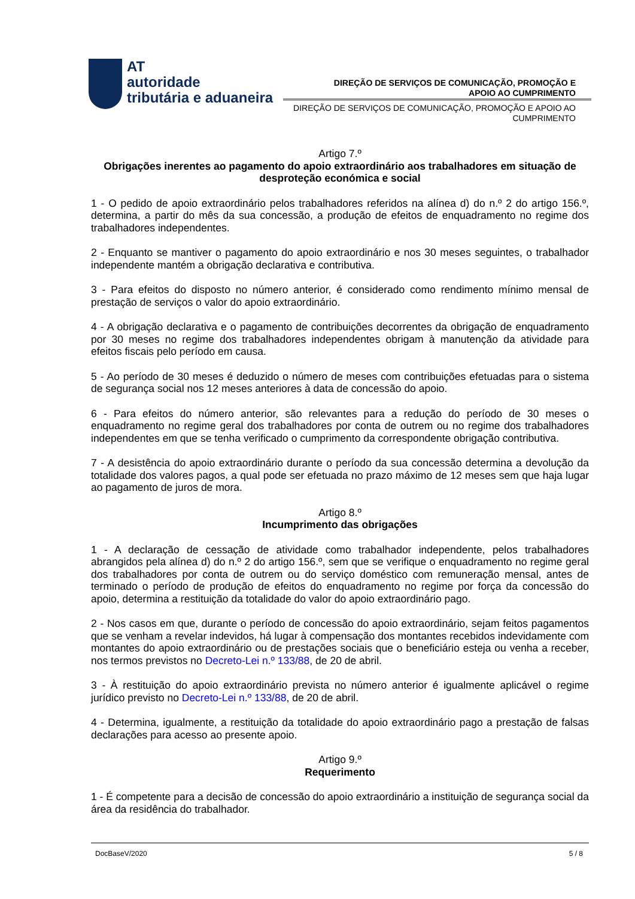AT
autoridade
tributária e aduaneira
DIREÇÃO DE SERVIÇOS DE COMUNICAÇÃO, PROMOÇÃO E
APOIO AO CUMPRIMENTO
DIREÇÃO DE SERVIÇOS DE COMUNICAÇÃO, PROMOÇÃO E APOIO AO
CUMPRIMENTO
Artigo 7.º
Obrigações inerentes ao pagamento do apoio extraordinário aos trabalhadores em situação de desproteção económica e social
1 - O pedido de apoio extraordinário pelos trabalhadores referidos na alínea d) do n.º 2 do artigo 156.º, determina, a partir do mês da sua concessão, a produção de efeitos de enquadramento no regime dos trabalhadores independentes.
2 - Enquanto se mantiver o pagamento do apoio extraordinário e nos 30 meses seguintes, o trabalhador independente mantém a obrigação declarativa e contributiva.
3 - Para efeitos do disposto no número anterior, é considerado como rendimento mínimo mensal de prestação de serviços o valor do apoio extraordinário.
4 - A obrigação declarativa e o pagamento de contribuições decorrentes da obrigação de enquadramento por 30 meses no regime dos trabalhadores independentes obrigam à manutenção da atividade para efeitos fiscais pelo período em causa.
5 - Ao período de 30 meses é deduzido o número de meses com contribuições efetuadas para o sistema de segurança social nos 12 meses anteriores à data de concessão do apoio.
6 - Para efeitos do número anterior, são relevantes para a redução do período de 30 meses o enquadramento no regime geral dos trabalhadores por conta de outrem ou no regime dos trabalhadores independentes em que se tenha verificado o cumprimento da correspondente obrigação contributiva.
7 - A desistência do apoio extraordinário durante o período da sua concessão determina a devolução da totalidade dos valores pagos, a qual pode ser efetuada no prazo máximo de 12 meses sem que haja lugar ao pagamento de juros de mora.
Artigo 8.º
Incumprimento das obrigações
1 - A declaração de cessação de atividade como trabalhador independente, pelos trabalhadores abrangidos pela alínea d) do n.º 2 do artigo 156.º, sem que se verifique o enquadramento no regime geral dos trabalhadores por conta de outrem ou do serviço doméstico com remuneração mensal, antes de terminado o período de produção de efeitos do enquadramento no regime por força da concessão do apoio, determina a restituição da totalidade do valor do apoio extraordinário pago.
2 - Nos casos em que, durante o período de concessão do apoio extraordinário, sejam feitos pagamentos que se venham a revelar indevidos, há lugar à compensação dos montantes recebidos indevidamente com montantes do apoio extraordinário ou de prestações sociais que o beneficiário esteja ou venha a receber, nos termos previstos no Decreto-Lei n.º 133/88, de 20 de abril.
3 - À restituição do apoio extraordinário prevista no número anterior é igualmente aplicável o regime jurídico previsto no Decreto-Lei n.º 133/88, de 20 de abril.
4 - Determina, igualmente, a restituição da totalidade do apoio extraordinário pago a prestação de falsas declarações para acesso ao presente apoio.
Artigo 9.º
Requerimento
1 - É competente para a decisão de concessão do apoio extraordinário a instituição de segurança social da área da residência do trabalhador.
DocBaseV/2020 5 / 8